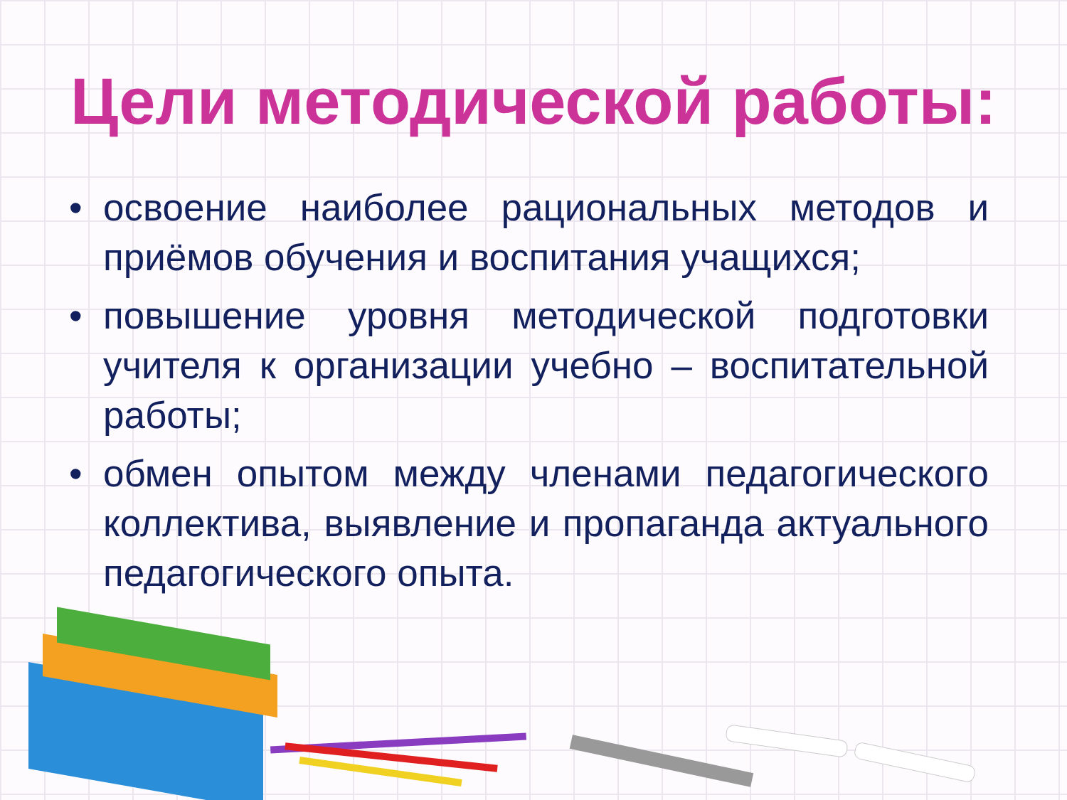Цели методической работы:
• освоение наиболее рациональных методов и приёмов обучения и воспитания учащихся;
• повышение уровня методической подготовки учителя к организации учебно – воспитательной работы;
• обмен опытом между членами педагогического коллектива, выявление и пропаганда актуального педагогического опыта.